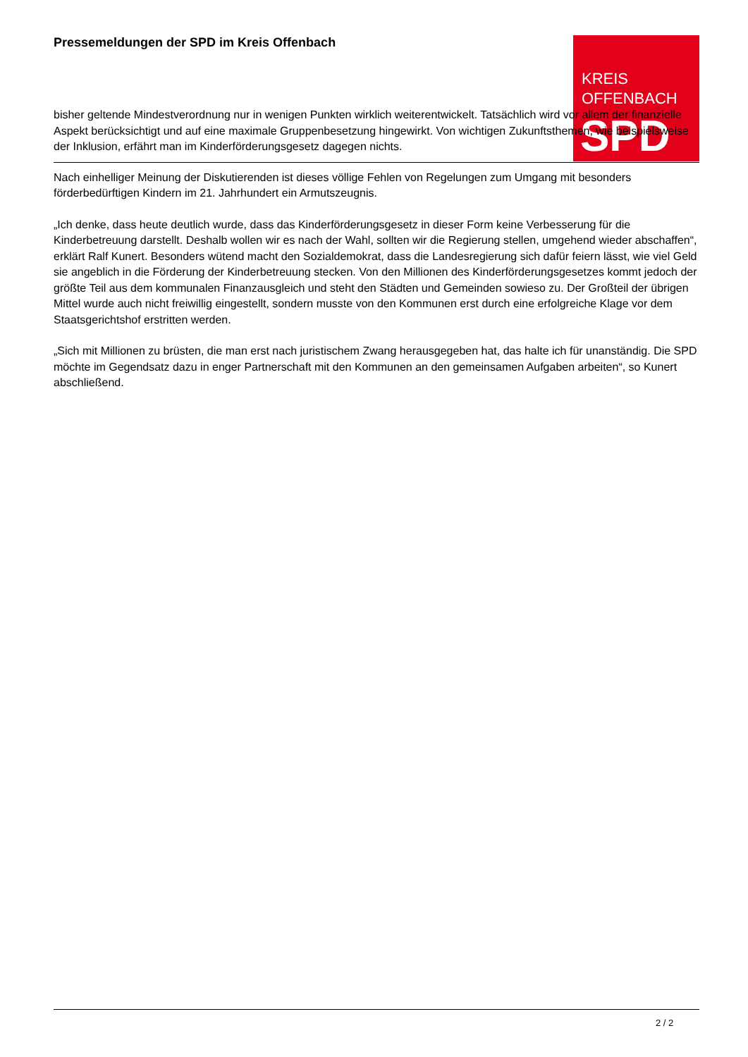Pressemeldungen der SPD im Kreis Offenbach
KREIS
OFFENBACH
SPD
bisher geltende Mindestverordnung nur in wenigen Punkten wirklich weiterentwickelt. Tatsächlich wird vor allem der finanzielle Aspekt berücksichtigt und auf eine maximale Gruppenbesetzung hingewirkt. Von wichtigen Zukunftsthemen, wie beispielsweise der Inklusion, erfährt man im Kinderförderungsgesetz dagegen nichts.
Nach einhelliger Meinung der Diskutierenden ist dieses völlige Fehlen von Regelungen zum Umgang mit besonders förderbedürftigen Kindern im 21. Jahrhundert ein Armutszeugnis.
„Ich denke, dass heute deutlich wurde, dass das Kinderförderungsgesetz in dieser Form keine Verbesserung für die Kinderbetreuung darstellt. Deshalb wollen wir es nach der Wahl, sollten wir die Regierung stellen, umgehend wieder abschaffen“, erklärt Ralf Kunert. Besonders wütend macht den Sozialdemokrat, dass die Landesregierung sich dafür feiern lässt, wie viel Geld sie angeblich in die Förderung der Kinderbetreuung stecken. Von den Millionen des Kinderförderungsgesetzes kommt jedoch der größte Teil aus dem kommunalen Finanzausgleich und steht den Städten und Gemeinden sowieso zu. Der Großteil der übrigen Mittel wurde auch nicht freiwillig eingestellt, sondern musste von den Kommunen erst durch eine erfolgreiche Klage vor dem Staatsgerichtshof erstritten werden.
„Sich mit Millionen zu brüsten, die man erst nach juristischem Zwang herausgegeben hat, das halte ich für unanständig. Die SPD möchte im Gegendsatz dazu in enger Partnerschaft mit den Kommunen an den gemeinsamen Aufgaben arbeiten“, so Kunert abschließend.
2 / 2